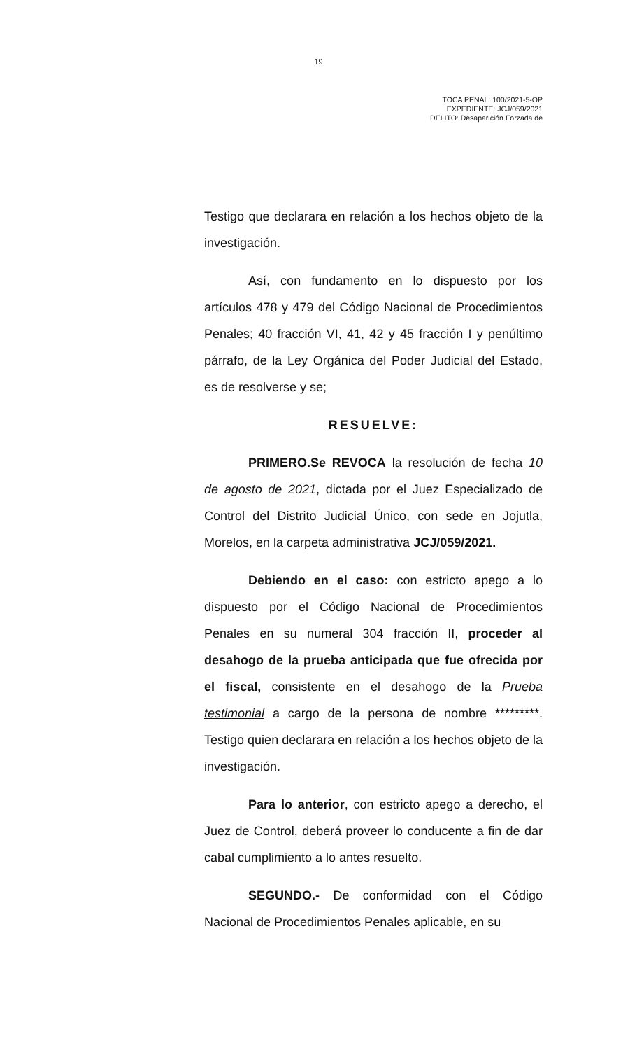19
TOCA PENAL: 100/2021-5-OP
EXPEDIENTE: JCJ/059/2021
DELITO: Desaparición Forzada de
Testigo que declarara en relación a los hechos objeto de la investigación.
Así, con fundamento en lo dispuesto por los artículos 478 y 479 del Código Nacional de Procedimientos Penales; 40 fracción VI, 41, 42 y 45 fracción I y penúltimo párrafo, de la Ley Orgánica del Poder Judicial del Estado, es de resolverse y se;
RESUELVE:
PRIMERO.Se REVOCA la resolución de fecha 10 de agosto de 2021, dictada por el Juez Especializado de Control del Distrito Judicial Único, con sede en Jojutla, Morelos, en la carpeta administrativa JCJ/059/2021.
Debiendo en el caso: con estricto apego a lo dispuesto por el Código Nacional de Procedimientos Penales en su numeral 304 fracción II, proceder al desahogo de la prueba anticipada que fue ofrecida por el fiscal, consistente en el desahogo de la Prueba testimonial a cargo de la persona de nombre *********. Testigo quien declarara en relación a los hechos objeto de la investigación.
Para lo anterior, con estricto apego a derecho, el Juez de Control, deberá proveer lo conducente a fin de dar cabal cumplimiento a lo antes resuelto.
SEGUNDO.- De conformidad con el Código Nacional de Procedimientos Penales aplicable, en su